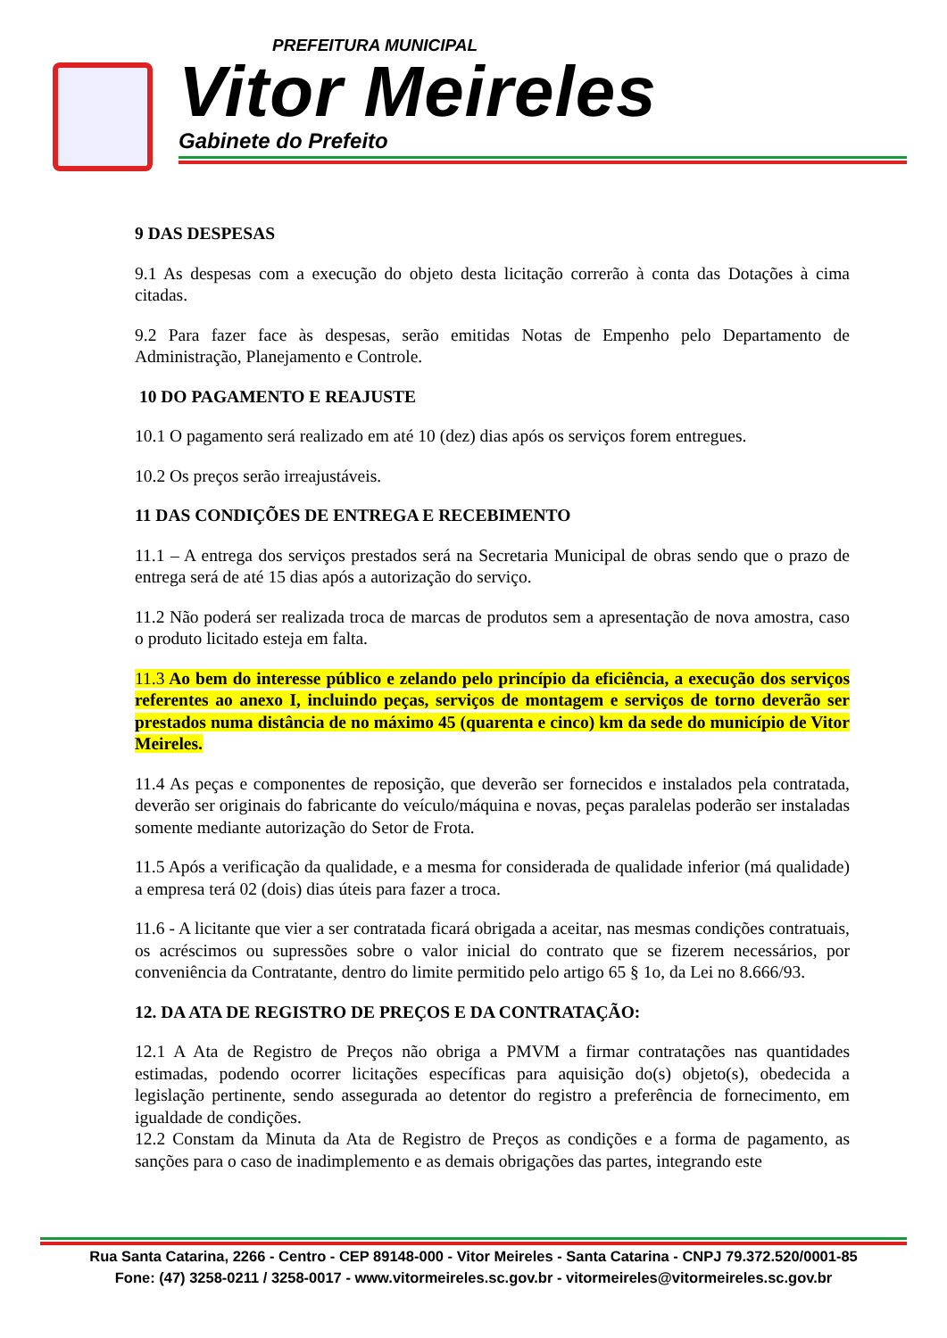PREFEITURA MUNICIPAL
Vitor Meireles
Gabinete do Prefeito
9 DAS DESPESAS
9.1 As despesas com a execução do objeto desta licitação correrão à conta das Dotações à cima citadas.
9.2 Para fazer face às despesas, serão emitidas Notas de Empenho pelo Departamento de Administração, Planejamento e Controle.
10 DO PAGAMENTO E REAJUSTE
10.1 O pagamento será realizado em até 10 (dez) dias após os serviços forem entregues.
10.2 Os preços serão irreajustáveis.
11 DAS CONDIÇÕES DE ENTREGA E RECEBIMENTO
11.1 – A entrega dos serviços prestados será na Secretaria Municipal de obras sendo que o prazo de entrega será de até 15 dias após a autorização do serviço.
11.2 Não poderá ser realizada troca de marcas de produtos sem a apresentação de nova amostra, caso o produto licitado esteja em falta.
11.3 Ao bem do interesse público e zelando pelo princípio da eficiência, a execução dos serviços referentes ao anexo I, incluindo peças, serviços de montagem e serviços de torno deverão ser prestados numa distância de no máximo 45 (quarenta e cinco) km da sede do município de Vitor Meireles.
11.4 As peças e componentes de reposição, que deverão ser fornecidos e instalados pela contratada, deverão ser originais do fabricante do veículo/máquina e novas, peças paralelas poderão ser instaladas somente mediante autorização do Setor de Frota.
11.5 Após a verificação da qualidade, e a mesma for considerada de qualidade inferior (má qualidade) a empresa terá 02 (dois) dias úteis para fazer a troca.
11.6 - A licitante que vier a ser contratada ficará obrigada a aceitar, nas mesmas condições contratuais, os acréscimos ou supressões sobre o valor inicial do contrato que se fizerem necessários, por conveniência da Contratante, dentro do limite permitido pelo artigo 65 § 1o, da Lei no 8.666/93.
12. DA ATA DE REGISTRO DE PREÇOS E DA CONTRATAÇÃO:
12.1 A Ata de Registro de Preços não obriga a PMVM a firmar contratações nas quantidades estimadas, podendo ocorrer licitações específicas para aquisição do(s) objeto(s), obedecida a legislação pertinente, sendo assegurada ao detentor do registro a preferência de fornecimento, em igualdade de condições.
12.2 Constam da Minuta da Ata de Registro de Preços as condições e a forma de pagamento, as sanções para o caso de inadimplemento e as demais obrigações das partes, integrando este
Rua Santa Catarina, 2266 - Centro - CEP 89148-000 - Vitor Meireles - Santa Catarina - CNPJ 79.372.520/0001-85
Fone: (47) 3258-0211 / 3258-0017 - www.vitormeireles.sc.gov.br - vitormeireles@vitormeireles.sc.gov.br